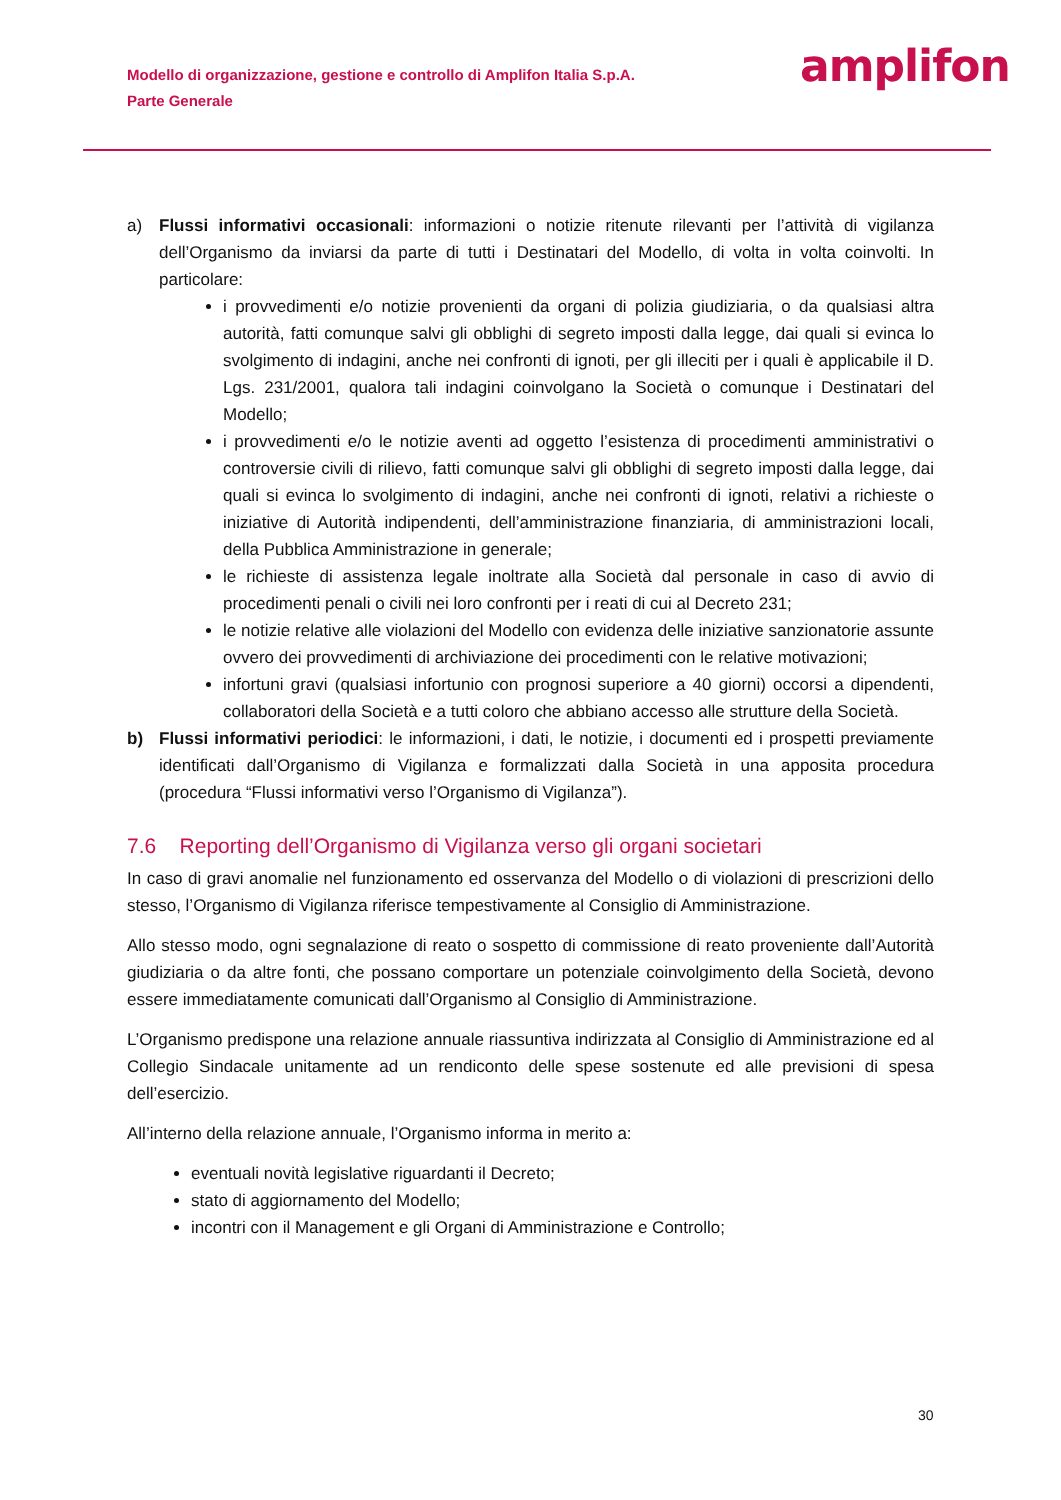Modello di organizzazione, gestione e controllo di Amplifon Italia S.p.A.
Parte Generale
amplifon
a) Flussi informativi occasionali: informazioni o notizie ritenute rilevanti per l’attività di vigilanza dell’Organismo da inviarsi da parte di tutti i Destinatari del Modello, di volta in volta coinvolti. In particolare:
i provvedimenti e/o notizie provenienti da organi di polizia giudiziaria, o da qualsiasi altra autorità, fatti comunque salvi gli obblighi di segreto imposti dalla legge, dai quali si evinca lo svolgimento di indagini, anche nei confronti di ignoti, per gli illeciti per i quali è applicabile il D. Lgs. 231/2001, qualora tali indagini coinvolgano la Società o comunque i Destinatari del Modello;
i provvedimenti e/o le notizie aventi ad oggetto l’esistenza di procedimenti amministrativi o controversie civili di rilievo, fatti comunque salvi gli obblighi di segreto imposti dalla legge, dai quali si evinca lo svolgimento di indagini, anche nei confronti di ignoti, relativi a richieste o iniziative di Autorità indipendenti, dell’amministrazione finanziaria, di amministrazioni locali, della Pubblica Amministrazione in generale;
le richieste di assistenza legale inoltrate alla Società dal personale in caso di avvio di procedimenti penali o civili nei loro confronti per i reati di cui al Decreto 231;
le notizie relative alle violazioni del Modello con evidenza delle iniziative sanzionatorie assunte ovvero dei provvedimenti di archiviazione dei procedimenti con le relative motivazioni;
infortuni gravi (qualsiasi infortunio con prognosi superiore a 40 giorni) occorsi a dipendenti, collaboratori della Società e a tutti coloro che abbiano accesso alle strutture della Società.
b) Flussi informativi periodici: le informazioni, i dati, le notizie, i documenti ed i prospetti previamente identificati dall’Organismo di Vigilanza e formalizzati dalla Società in una apposita procedura (procedura “Flussi informativi verso l’Organismo di Vigilanza”).
7.6 Reporting dell’Organismo di Vigilanza verso gli organi societari
In caso di gravi anomalie nel funzionamento ed osservanza del Modello o di violazioni di prescrizioni dello stesso, l’Organismo di Vigilanza riferisce tempestivamente al Consiglio di Amministrazione.
Allo stesso modo, ogni segnalazione di reato o sospetto di commissione di reato proveniente dall’Autorità giudiziaria o da altre fonti, che possano comportare un potenziale coinvolgimento della Società, devono essere immediatamente comunicati dall’Organismo al Consiglio di Amministrazione.
L’Organismo predispone una relazione annuale riassuntiva indirizzata al Consiglio di Amministrazione ed al Collegio Sindacale unitamente ad un rendiconto delle spese sostenute ed alle previsioni di spesa dell’esercizio.
All’interno della relazione annuale, l’Organismo informa in merito a:
eventuali novità legislative riguardanti il Decreto;
stato di aggiornamento del Modello;
incontri con il Management e gli Organi di Amministrazione e Controllo;
30